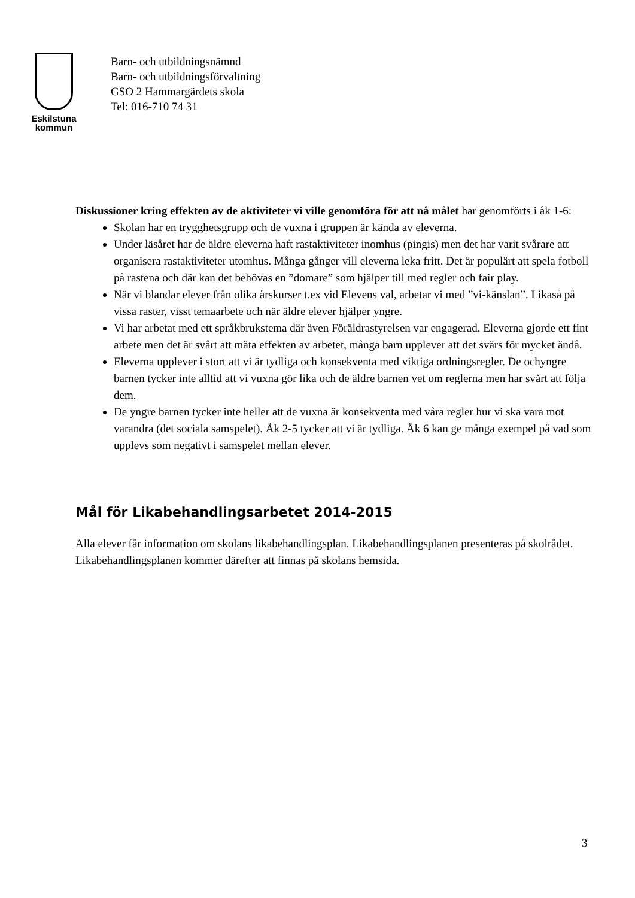Eskilstuna
kommun
Barn- och utbildningsnämnd
Barn- och utbildningsförvaltning
GSO 2 Hammargärdets skola
Tel: 016-710 74 31
Diskussioner kring effekten av de aktiviteter vi ville genomföra för att nå målet har genomförts i åk 1-6:
Skolan har en trygghetsgrupp och de vuxna i gruppen är kända av eleverna.
Under läsåret har de äldre eleverna haft rastaktiviteter inomhus (pingis) men det har varit svårare att organisera rastaktiviteter utomhus. Många gånger vill eleverna leka fritt. Det är populärt att spela fotboll på rastena och där kan det behövas en ”domare” som hjälper till med regler och fair play.
När vi blandar elever från olika årskurser t.ex vid Elevens val, arbetar vi med ”vi-känslan”. Likaså på vissa raster, visst temaarbete och när äldre elever hjälper yngre.
Vi har arbetat med ett språkbrukstema där även Föräldrastyrelsen var engagerad. Eleverna gjorde ett fint arbete men det är svårt att mäta effekten av arbetet, många barn upplever att det svärs för mycket ändå.
Eleverna upplever i stort att vi är tydliga och konsekventa med viktiga ordningsregler. De ochyngre barnen tycker inte alltid att vi vuxna gör lika och de äldre barnen vet om reglerna men har svårt att följa dem.
De yngre barnen tycker inte heller att de vuxna är konsekventa med våra regler hur vi ska vara mot varandra (det sociala samspelet). Åk 2-5 tycker att vi är tydliga. Åk 6 kan ge många exempel på vad som upplevs som negativt i samspelet mellan elever.
Mål för Likabehandlingsarbetet 2014-2015
Alla elever får information om skolans likabehandlingsplan. Likabehandlingsplanen presenteras på skolrådet. Likabehandlingsplanen kommer därefter att finnas på skolans hemsida.
3